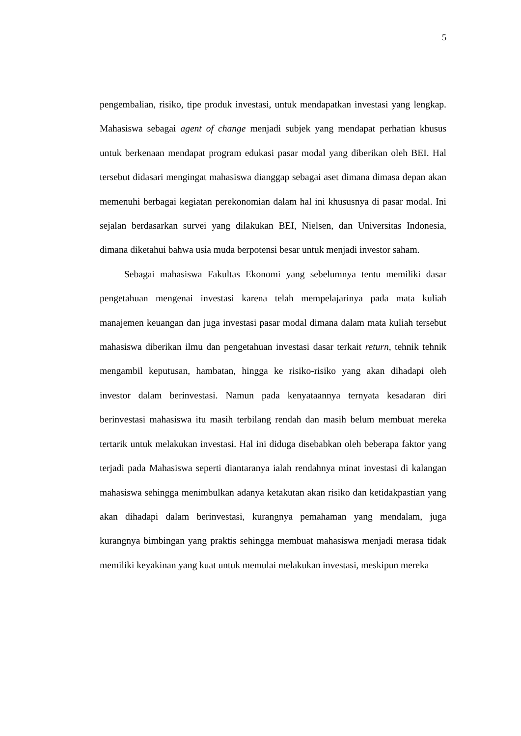5
pengembalian, risiko, tipe produk investasi, untuk mendapatkan investasi yang lengkap. Mahasiswa sebagai agent of change menjadi subjek yang mendapat perhatian khusus untuk berkenaan mendapat program edukasi pasar modal yang diberikan oleh BEI. Hal tersebut didasari mengingat mahasiswa dianggap sebagai aset dimana dimasa depan akan memenuhi berbagai kegiatan perekonomian dalam hal ini khususnya di pasar modal. Ini sejalan berdasarkan survei yang dilakukan BEI, Nielsen, dan Universitas Indonesia, dimana diketahui bahwa usia muda berpotensi besar untuk menjadi investor saham.
Sebagai mahasiswa Fakultas Ekonomi yang sebelumnya tentu memiliki dasar pengetahuan mengenai investasi karena telah mempelajarinya pada mata kuliah manajemen keuangan dan juga investasi pasar modal dimana dalam mata kuliah tersebut mahasiswa diberikan ilmu dan pengetahuan investasi dasar terkait return, tehnik tehnik mengambil keputusan, hambatan, hingga ke risiko-risiko yang akan dihadapi oleh investor dalam berinvestasi. Namun pada kenyataannya ternyata kesadaran diri berinvestasi mahasiswa itu masih terbilang rendah dan masih belum membuat mereka tertarik untuk melakukan investasi. Hal ini diduga disebabkan oleh beberapa faktor yang terjadi pada Mahasiswa seperti diantaranya ialah rendahnya minat investasi di kalangan mahasiswa sehingga menimbulkan adanya ketakutan akan risiko dan ketidakpastian yang akan dihadapi dalam berinvestasi, kurangnya pemahaman yang mendalam, juga kurangnya bimbingan yang praktis sehingga membuat mahasiswa menjadi merasa tidak memiliki keyakinan yang kuat untuk memulai melakukan investasi, meskipun mereka